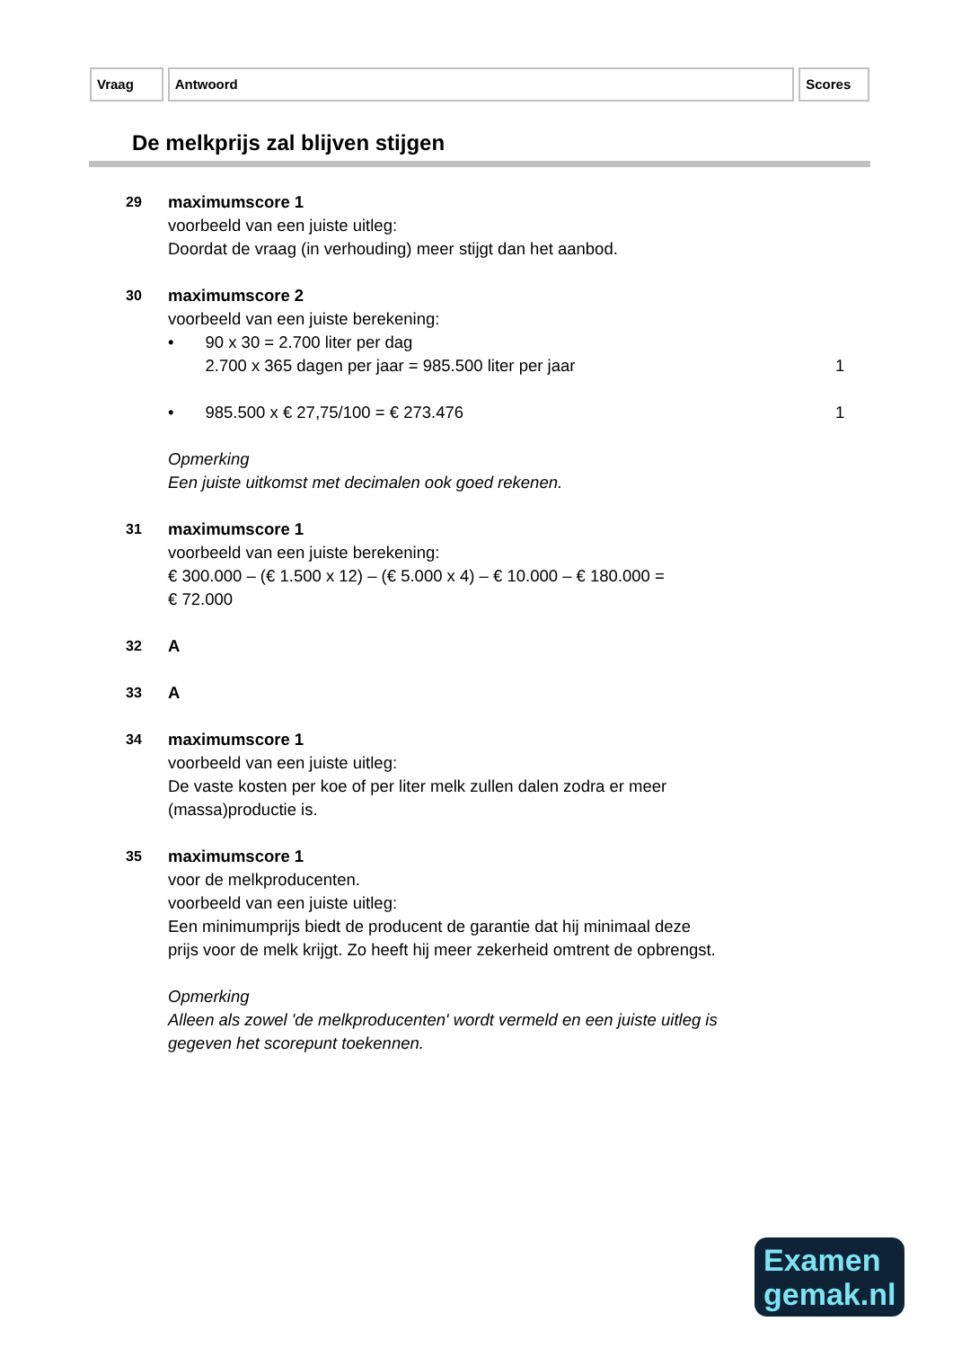Vraag Antwoord Scores
De melkprijs zal blijven stijgen
29
maximumscore 1
voorbeeld van een juiste uitleg:
Doordat de vraag (in verhouding) meer stijgt dan het aanbod.
30
maximumscore 2
voorbeeld van een juiste berekening:
• 90 x 30 = 2.700 liter per dag
2.700 x 365 dagen per jaar = 985.500 liter per jaar
1
• 985.500 x € 27,75/100 = € 273.476
1
Opmerking
Een juiste uitkomst met decimalen ook goed rekenen.
31
maximumscore 1
voorbeeld van een juiste berekening:
€ 300.000 – (€ 1.500 x 12) – (€ 5.000 x 4) – € 10.000 – € 180.000 =
€ 72.000
32
A
33
A
34
maximumscore 1
voorbeeld van een juiste uitleg:
De vaste kosten per koe of per liter melk zullen dalen zodra er meer
(massa)productie is.
35
maximumscore 1
voor de melkproducenten.
voorbeeld van een juiste uitleg:
Een minimumprijs biedt de producent de garantie dat hij minimaal deze
prijs voor de melk krijgt. Zo heeft hij meer zekerheid omtrent de opbrengst.
Opmerking
Alleen als zowel 'de melkproducenten' wordt vermeld en een juiste uitleg is
gegeven het scorepunt toekennen.
Examen
gemak.nl